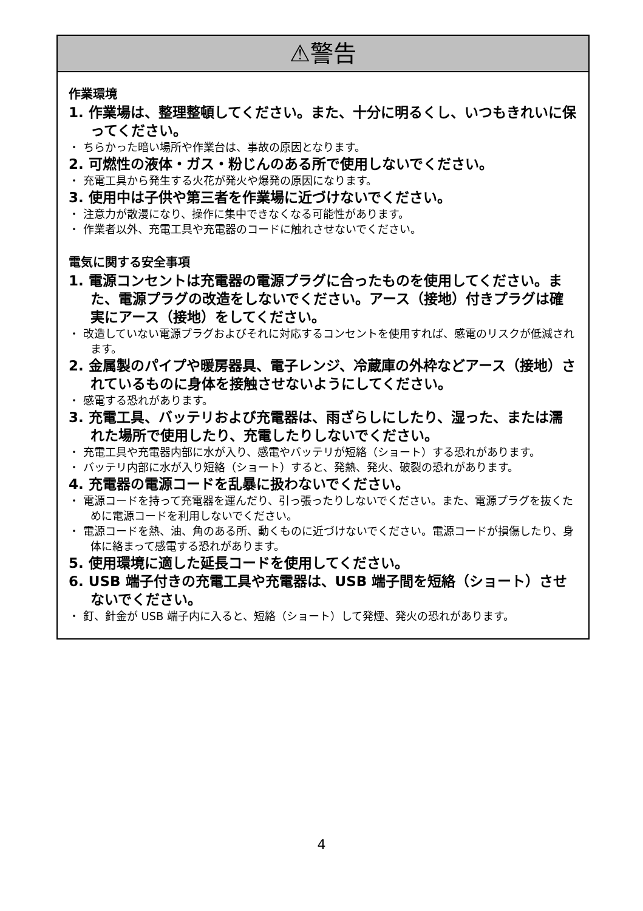⚠警告
作業環境
1. 作業場は、整理整頓してください。また、十分に明るくし、いつもきれいに保ってください。
・ ちらかった暗い場所や作業台は、事故の原因となります。
2. 可燃性の液体・ガス・粉じんのある所で使用しないでください。
・ 充電工具から発生する火花が発火や爆発の原因になります。
3. 使用中は子供や第三者を作業場に近づけないでください。
・ 注意力が散漫になり、操作に集中できなくなる可能性があります。
・ 作業者以外、充電工具や充電器のコードに触れさせないでください。
電気に関する安全事項
1. 電源コンセントは充電器の電源プラグに合ったものを使用してください。また、電源プラグの改造をしないでください。アース（接地）付きプラグは確実にアース（接地）をしてください。
・ 改造していない電源プラグおよびそれに対応するコンセントを使用すれば、感電のリスクが低減されます。
2. 金属製のパイプや暖房器具、電子レンジ、冷蔵庫の外枠などアース（接地）されているものに身体を接触させないようにしてください。
・ 感電する恐れがあります。
3. 充電工具、バッテリおよび充電器は、雨ざらしにしたり、湿った、または濡れた場所で使用したり、充電したりしないでください。
・ 充電工具や充電器内部に水が入り、感電やバッテリが短絡（ショート）する恐れがあります。
・ バッテリ内部に水が入り短絡（ショート）すると、発熱、発火、破裂の恐れがあります。
4. 充電器の電源コードを乱暴に扱わないでください。
・ 電源コードを持って充電器を運んだり、引っ張ったりしないでください。また、電源プラグを抜くために電源コードを利用しないでください。
・ 電源コードを熱、油、角のある所、動くものに近づけないでください。電源コードが損傷したり、身体に絡まって感電する恐れがあります。
5. 使用環境に適した延長コードを使用してください。
6. USB 端子付きの充電工具や充電器は、USB 端子間を短絡（ショート）させないでください。
・ 釘、針金が USB 端子内に入ると、短絡（ショート）して発煙、発火の恐れがあります。
4